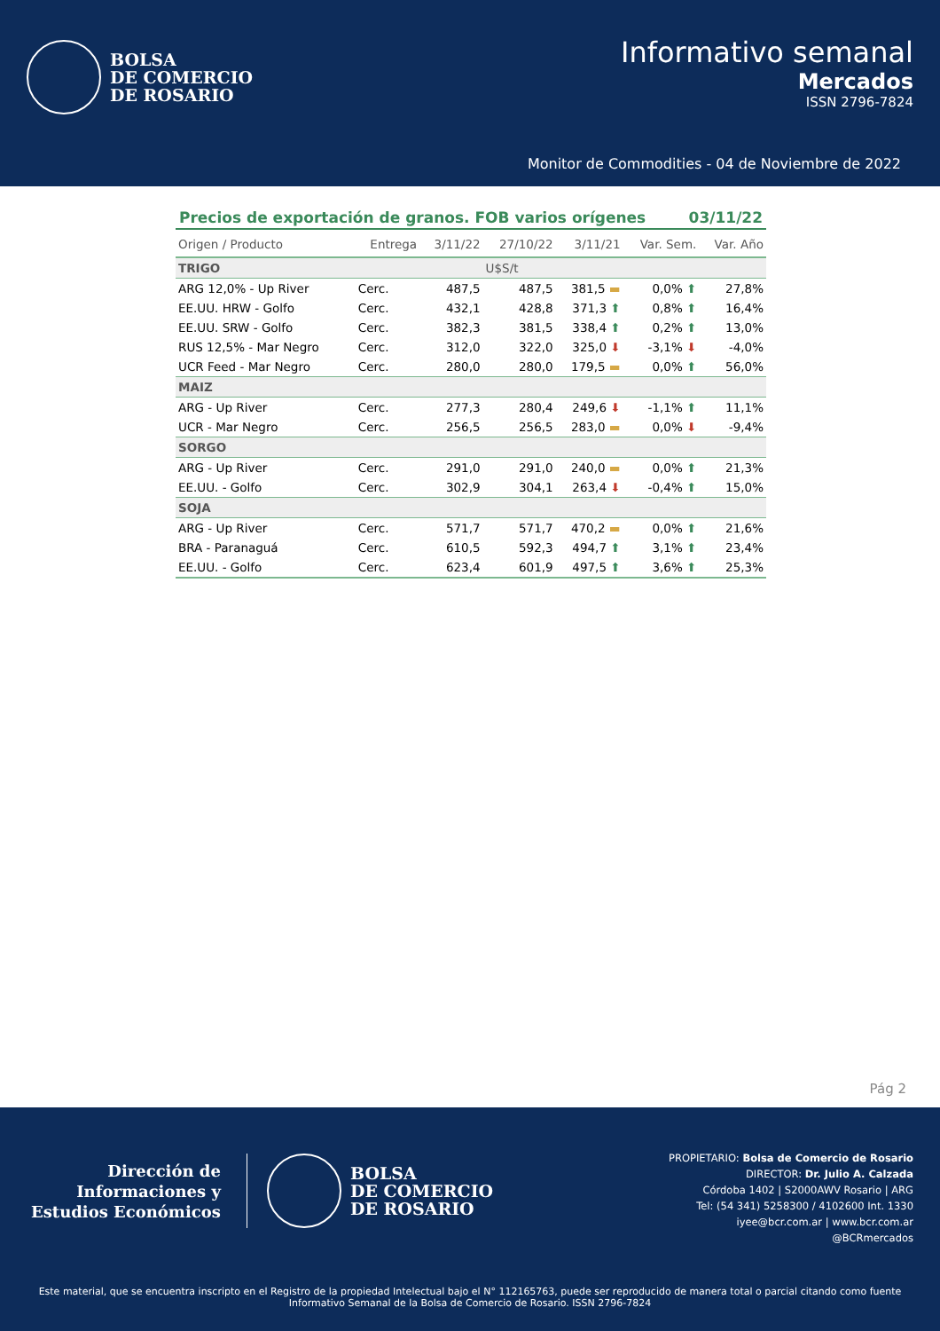BOLSA
DE COMERCIO
DE ROSARIO
Informativo semanal
Mercados
ISSN 2796-7824
Monitor de Commodities - 04 de Noviembre de 2022
Precios de exportación de granos. FOB varios orígenes 03/11/22
| Origen / Producto | Entrega | 3/11/22 | 27/10/22 | 3/11/21 | Var. Sem. | Var. Año |
| --- | --- | --- | --- | --- | --- | --- |
| TRIGO | | | U$S/t | | | |
| ARG 12,0% - Up River | Cerc. | 487,5 | 487,5 | 381,5 ▬ | 0,0% ⬆ | 27,8% |
| EE.UU. HRW - Golfo | Cerc. | 432,1 | 428,8 | 371,3 ⬆ | 0,8% ⬆ | 16,4% |
| EE.UU. SRW - Golfo | Cerc. | 382,3 | 381,5 | 338,4 ⬆ | 0,2% ⬆ | 13,0% |
| RUS 12,5% - Mar Negro | Cerc. | 312,0 | 322,0 | 325,0 ⬇ | -3,1% ⬇ | -4,0% |
| UCR Feed - Mar Negro | Cerc. | 280,0 | 280,0 | 179,5 ▬ | 0,0% ⬆ | 56,0% |
| MAIZ | | | | | | |
| ARG - Up River | Cerc. | 277,3 | 280,4 | 249,6 ⬇ | -1,1% ⬆ | 11,1% |
| UCR - Mar Negro | Cerc. | 256,5 | 256,5 | 283,0 ▬ | 0,0% ⬇ | -9,4% |
| SORGO | | | | | | |
| ARG - Up River | Cerc. | 291,0 | 291,0 | 240,0 ▬ | 0,0% ⬆ | 21,3% |
| EE.UU. - Golfo | Cerc. | 302,9 | 304,1 | 263,4 ⬇ | -0,4% ⬆ | 15,0% |
| SOJA | | | | | | |
| ARG - Up River | Cerc. | 571,7 | 571,7 | 470,2 ▬ | 0,0% ⬆ | 21,6% |
| BRA - Paranaguá | Cerc. | 610,5 | 592,3 | 494,7 ⬆ | 3,1% ⬆ | 23,4% |
| EE.UU. - Golfo | Cerc. | 623,4 | 601,9 | 497,5 ⬆ | 3,6% ⬆ | 25,3% |
Pág 2
Dirección de
Informaciones y
Estudios Económicos
BOLSA
DE COMERCIO
DE ROSARIO
PROPIETARIO: Bolsa de Comercio de Rosario
DIRECTOR: Dr. Julio A. Calzada
Córdoba 1402 | S2000AWV Rosario | ARG
Tel: (54 341) 5258300 / 4102600 Int. 1330
iyee@bcr.com.ar | www.bcr.com.ar
@BCRmercados
Este material, que se encuentra inscripto en el Registro de la propiedad Intelectual bajo el N° 112165763, puede ser reproducido de manera total o parcial citando como fuente Informativo Semanal de la Bolsa de Comercio de Rosario. ISSN 2796-7824